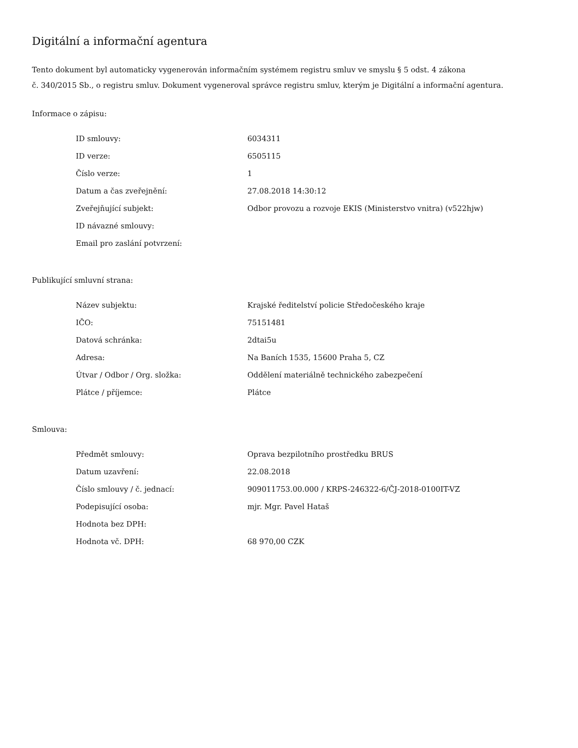Digitální a informační agentura
Tento dokument byl automaticky vygenerován informačním systémem registru smluv ve smyslu § 5 odst. 4 zákona
č. 340/2015 Sb., o registru smluv. Dokument vygeneroval správce registru smluv, kterým je Digitální a informační agentura.
Informace o zápisu:
| ID smlouvy: | 6034311 |
| ID verze: | 6505115 |
| Číslo verze: | 1 |
| Datum a čas zveřejnění: | 27.08.2018 14:30:12 |
| Zveřejňující subjekt: | Odbor provozu a rozvoje EKIS (Ministerstvo vnitra) (v522hjw) |
| ID návazné smlouvy: | |
| Email pro zaslání potvrzení: | |
Publikující smluvní strana:
| Název subjektu: | Krajské ředitelství policie Středočeského kraje |
| IČO: | 75151481 |
| Datová schránka: | 2dtai5u |
| Adresa: | Na Baních 1535, 15600 Praha 5, CZ |
| Útvar / Odbor / Org. složka: | Oddělení materiálně technického zabezpečení |
| Plátce / příjemce: | Plátce |
Smlouva:
| Předmět smlouvy: | Oprava bezpilotního prostředku BRUS |
| Datum uzavření: | 22.08.2018 |
| Číslo smlouvy / č. jednací: | 909011753.00.000 / KRPS-246322-6/ČJ-2018-0100IT-VZ |
| Podepisující osoba: | mjr. Mgr. Pavel Hataš |
| Hodnota bez DPH: | |
| Hodnota vč. DPH: | 68 970,00 CZK |